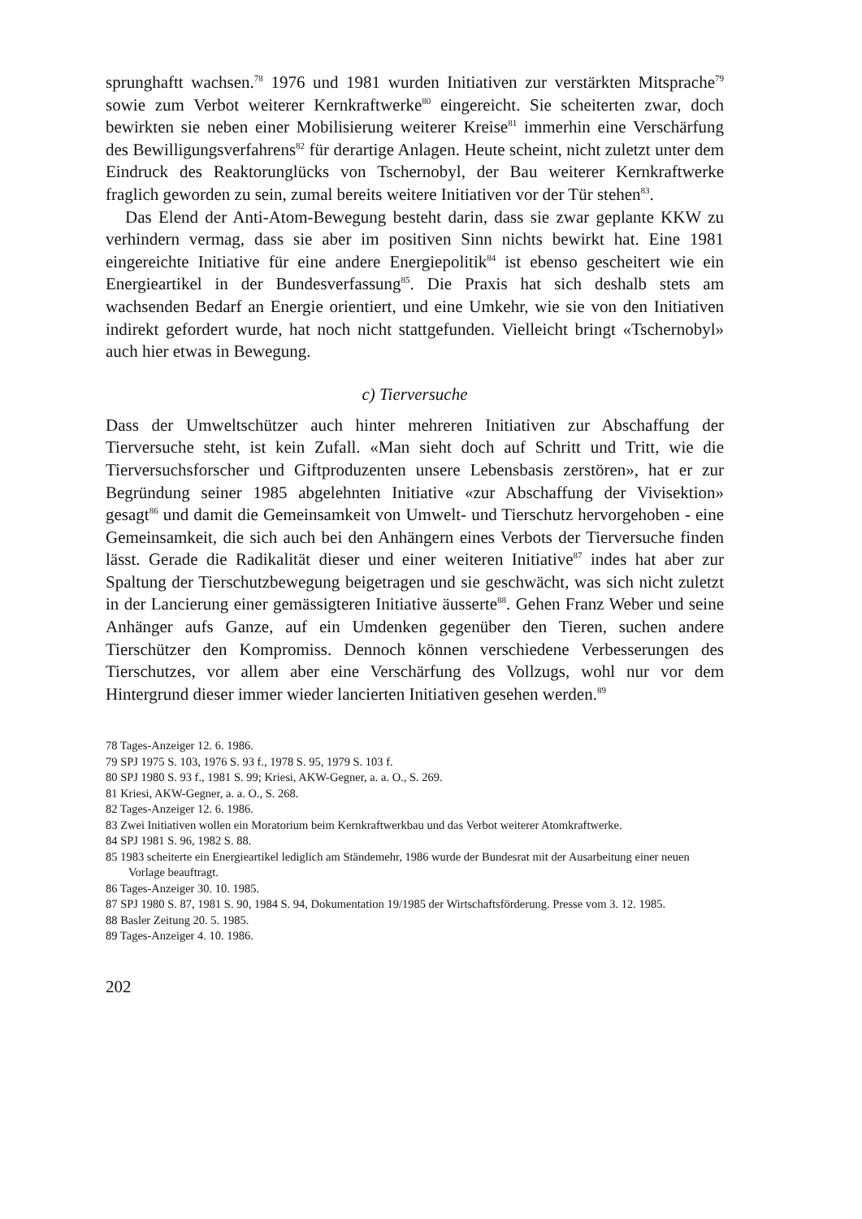sprunghaftt wachsen.<sup>78</sup> 1976 und 1981 wurden Initiativen zur verstärkten Mitsprache<sup>79</sup> sowie zum Verbot weiterer Kernkraftwerke<sup>80</sup> eingereicht. Sie scheiterten zwar, doch bewirkten sie neben einer Mobilisierung weiterer Kreise<sup>81</sup> immerhin eine Verschärfung des Bewilligungsverfahrens<sup>82</sup> für derartige Anlagen. Heute scheint, nicht zuletzt unter dem Eindruck des Reaktorunglücks von Tschernobyl, der Bau weiterer Kernkraftwerke fraglich geworden zu sein, zumal bereits weitere Initiativen vor der Tür stehen<sup>83</sup>.
Das Elend der Anti-Atom-Bewegung besteht darin, dass sie zwar geplante KKW zu verhindern vermag, dass sie aber im positiven Sinn nichts bewirkt hat. Eine 1981 eingereichte Initiative für eine andere Energiepolitik<sup>84</sup> ist ebenso gescheitert wie ein Energieartikel in der Bundesverfassung<sup>85</sup>. Die Praxis hat sich deshalb stets am wachsenden Bedarf an Energie orientiert, und eine Umkehr, wie sie von den Initiativen indirekt gefordert wurde, hat noch nicht stattgefunden. Vielleicht bringt «Tschernobyl» auch hier etwas in Bewegung.
c) Tierversuche
Dass der Umweltschützer auch hinter mehreren Initiativen zur Abschaffung der Tierversuche steht, ist kein Zufall. «Man sieht doch auf Schritt und Tritt, wie die Tierversuchsforscher und Giftproduzenten unsere Lebensbasis zerstören», hat er zur Begründung seiner 1985 abgelehnten Initiative «zur Abschaffung der Vivisektion» gesagt<sup>86</sup> und damit die Gemeinsamkeit von Umwelt- und Tierschutz hervorgehoben - eine Gemeinsamkeit, die sich auch bei den Anhängern eines Verbots der Tierversuche finden lässt. Gerade die Radikalität dieser und einer weiteren Initiative<sup>87</sup> indes hat aber zur Spaltung der Tierschutzbewegung beigetragen und sie geschwächt, was sich nicht zuletzt in der Lancierung einer gemässigteren Initiative äusserte<sup>88</sup>. Gehen Franz Weber und seine Anhänger aufs Ganze, auf ein Umdenken gegenüber den Tieren, suchen andere Tierschützer den Kompromiss. Dennoch können verschiedene Verbesserungen des Tierschutzes, vor allem aber eine Verschärfung des Vollzugs, wohl nur vor dem Hintergrund dieser immer wieder lancierten Initiativen gesehen werden.<sup>89</sup>
78 Tages-Anzeiger 12. 6. 1986.
79 SPJ 1975 S. 103, 1976 S. 93 f., 1978 S. 95, 1979 S. 103 f.
80 SPJ 1980 S. 93 f., 1981 S. 99; Kriesi, AKW-Gegner, a. a. O., S. 269.
81 Kriesi, AKW-Gegner, a. a. O., S. 268.
82 Tages-Anzeiger 12. 6. 1986.
83 Zwei Initiativen wollen ein Moratorium beim Kernkraftwerkbau und das Verbot weiterer Atomkraftwerke.
84 SPJ 1981 S. 96, 1982 S. 88.
85 1983 scheiterte ein Energieartikel lediglich am Ständemehr, 1986 wurde der Bundesrat mit der Ausarbeitung einer neuen Vorlage beauftragt.
86 Tages-Anzeiger 30. 10. 1985.
87 SPJ 1980 S. 87, 1981 S. 90, 1984 S. 94, Dokumentation 19/1985 der Wirtschaftsförderung. Presse vom 3. 12. 1985.
88 Basler Zeitung 20. 5. 1985.
89 Tages-Anzeiger 4. 10. 1986.
202